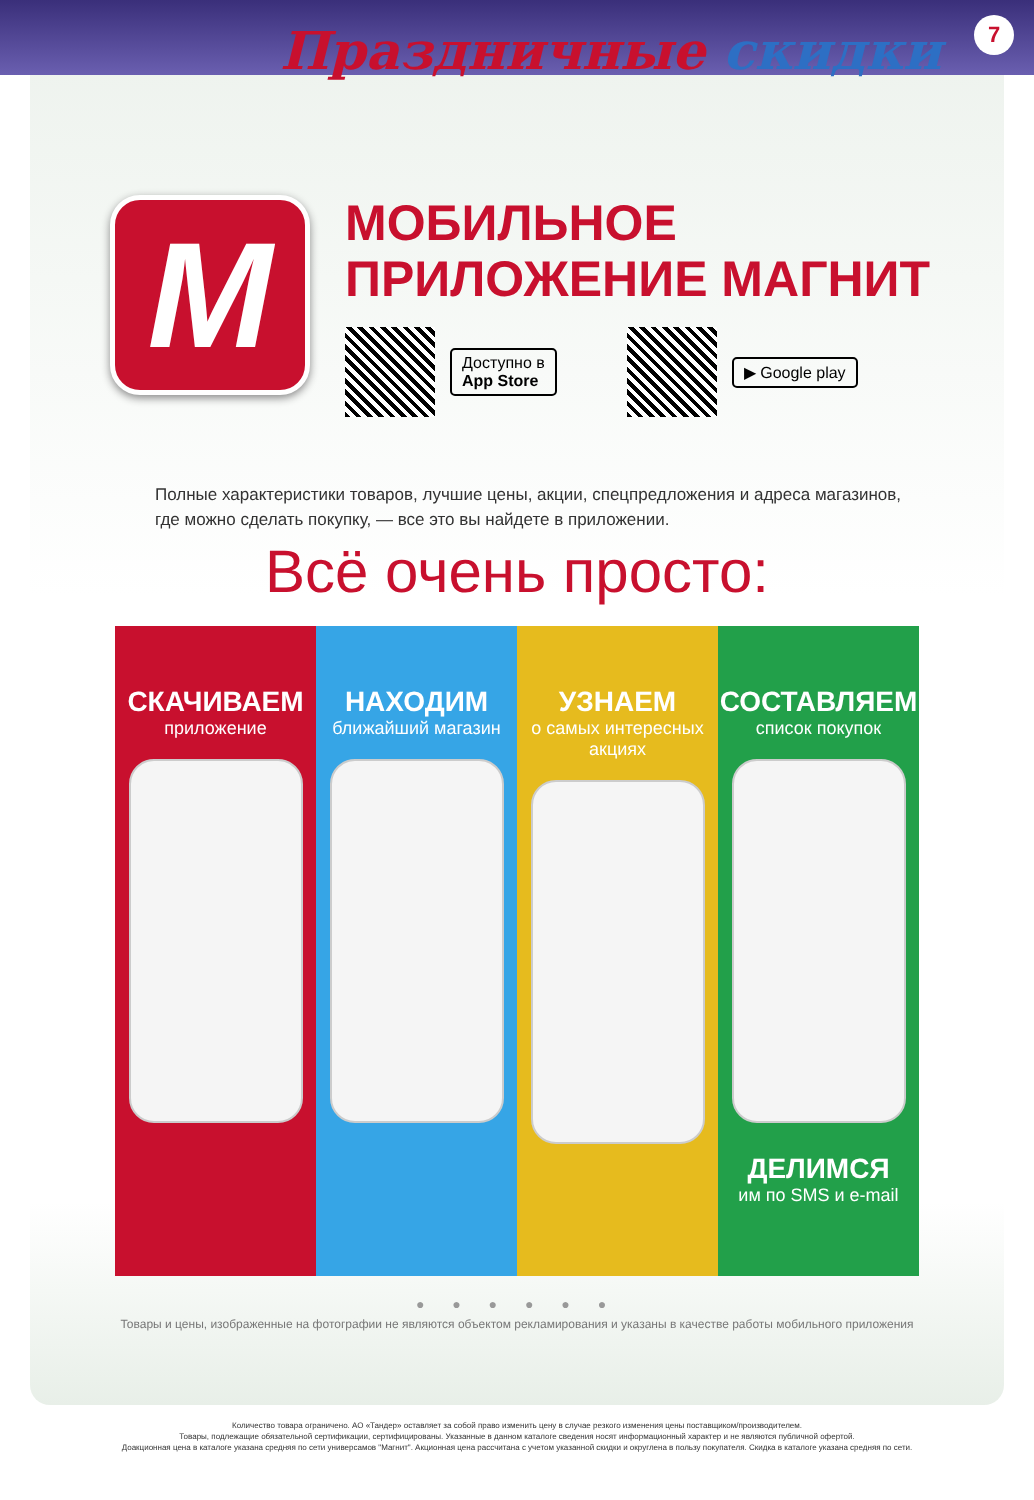Праздничные скидки 7
M
МОБИЛЬНОЕ
ПРИЛОЖЕНИЕ МАГНИТ
Доступно в
App Store
▶ Google play
Полные характеристики товаров, лучшие цены, акции, спецпредложения и адреса магазинов,
где можно сделать покупку, — все это вы найдете в приложении.
Всё очень просто:
СКАЧИВАЕМ
приложение
НАХОДИМ
ближайший магазин
УЗНАЕМ
о самых интересных акциях
СОСТАВЛЯЕМ
список покупок
ДЕЛИМСЯ
им по SMS и e-mail
● ● ● ● ● ●
Товары и цены, изображенные на фотографии не являются объектом рекламирования и указаны в качестве работы мобильного приложения
Количество товара ограничено. АО «Тандер» оставляет за собой право изменить цену в случае резкого изменения цены поставщиком/производителем.
Товары, подлежащие обязательной сертификации, сертифицированы. Указанные в данном каталоге сведения носят информационный характер и не являются публичной офертой.
Доакционная цена в каталоге указана средняя по сети универсамов "Магнит". Акционная цена рассчитана с учетом указанной скидки и округлена в пользу покупателя. Скидка в каталоге указана средняя по сети.